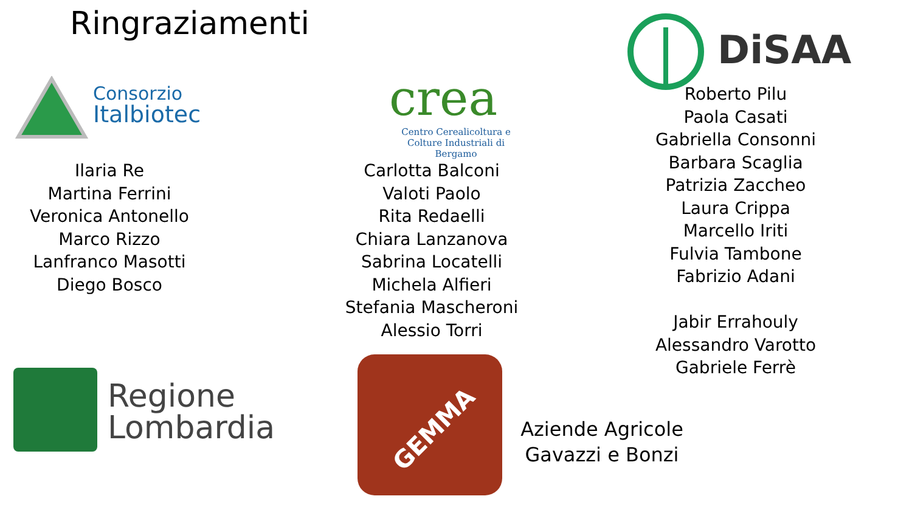Ringraziamenti
Consorzio
Italbiotec
crea
Centro Cerealicoltura e
Colture Industriali di Bergamo
DiSAA
Ilaria Re
Martina Ferrini
Veronica Antonello
Marco Rizzo
Lanfranco Masotti
Diego Bosco
Carlotta Balconi
Valoti Paolo
Rita Redaelli
Chiara Lanzanova
Sabrina Locatelli
Michela Alfieri
Stefania Mascheroni
Alessio Torri
Roberto Pilu
Paola Casati
Gabriella Consonni
Barbara Scaglia
Patrizia Zaccheo
Laura Crippa
Marcello Iriti
Fulvia Tambone
Fabrizio Adani
Jabir Errahouly
Alessandro Varotto
Gabriele Ferrè
Regione
Lombardia
GEMMA
Aziende Agricole
Gavazzi e Bonzi